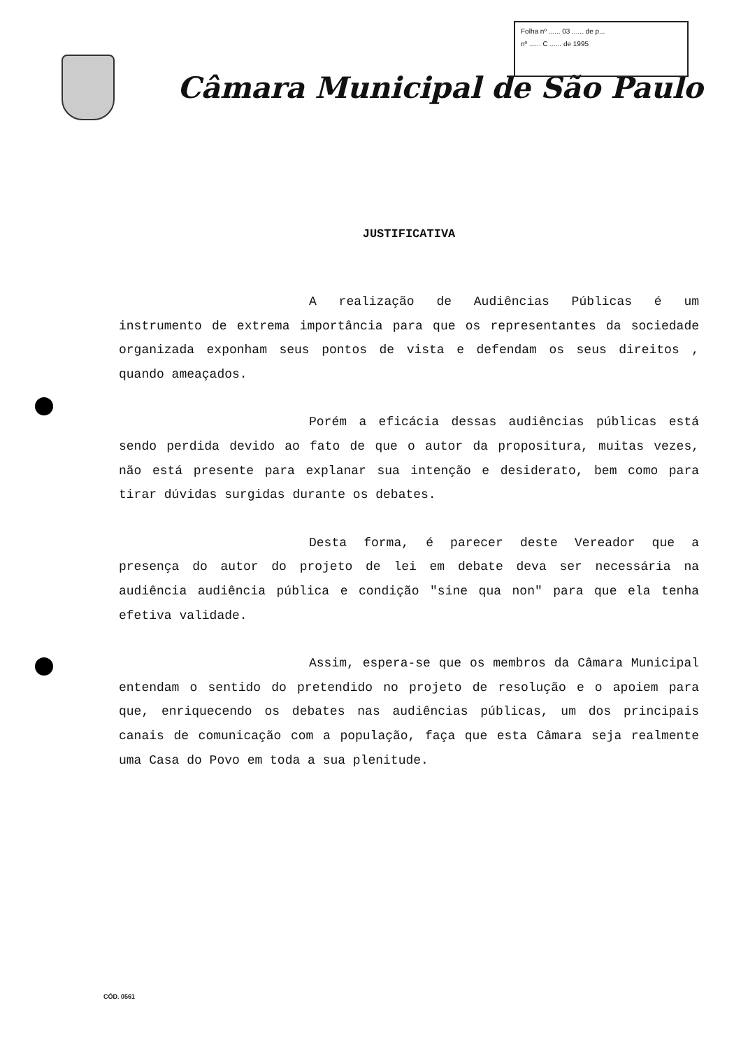Folha nº ...... 03 ...... de p...
nº ...... C ...... de 1995
Câmara Municipal de São Paulo
JUSTIFICATIVA
A realização de Audiências Públicas é um instrumento de extrema importância para que os representantes da sociedade organizada exponham seus pontos de vista e defendam os seus direitos , quando ameaçados.
Porém a eficácia dessas audiências públicas está sendo perdida devido ao fato de que o autor da propositura, muitas vezes, não está presente para explanar sua intenção e desiderato, bem como para tirar dúvidas surgidas durante os debates.
Desta forma, é parecer deste Vereador que a presença do autor do projeto de lei em debate deva ser necessária na audiência audiência pública e condição "sine qua non" para que ela tenha efetiva validade.
Assim, espera-se que os membros da Câmara Municipal entendam o sentido do pretendido no projeto de resolução e o apoiem para que, enriquecendo os debates nas audiências públicas, um dos principais canais de comunicação com a população, faça que esta Câmara seja realmente uma Casa do Povo em toda a sua plenitude.
CÓD. 0561